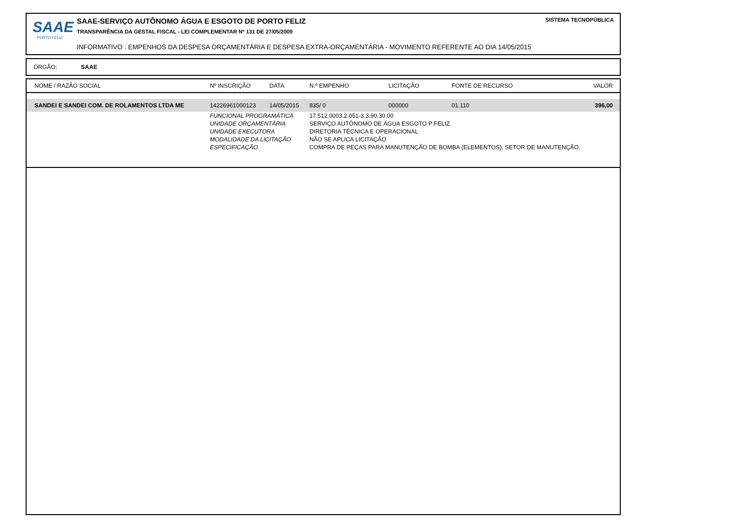SAAE
PORTO FELIZ
SAAE-SERVIÇO AUTÔNOMO ÁGUA E ESGOTO DE PORTO FELIZ
TRANSPARÊNCIA DA GESTAL FISCAL - LEI COMPLEMENTAR Nº 131 DE 27/05/2009
INFORMATIVO : EMPENHOS DA DESPESA ORÇAMENTÁRIA E DESPESA EXTRA-ORÇAMENTÁRIA - MOVIMENTO REFERENTE AO DIA 14/05/2015
SISTEMA TECNOPÚBLICA
ÓRGÃO: SAAE
| NOME / RAZÃO SOCIAL | Nº INSCRIÇÃO | DATA | N.º EMPENHO | LICITAÇÃO | FONTE DE RECURSO | VALOR |
| --- | --- | --- | --- | --- | --- | --- |
| SANDEI E SANDEI COM. DE ROLAMENTOS LTDA ME | 14226961000123 | 14/05/2015 | 835/ 0 | 000000 | 01.110 | 396,00 |
| | FUNCIONAL PROGRAMÁTICA | | 17.512.0003.2.051-3.3.90.30.00 | | | |
| | UNIDADE ORÇAMENTÁRIA | | SERVIÇO AUTÔNOMO DE ÁGUA ESGOTO P FELIZ | | | |
| | UNIDADE EXECUTORA | | DIRETORIA TÉCNICA E OPERACIONAL | | | |
| | MODALIDADE DA LICITAÇÃO | | NÃO SE APLICA LICITAÇÃO | | | |
| | ESPECIFICAÇÃO | | COMPRA DE PEÇAS PARA MANUTENÇÃO DE BOMBA (ELEMENTOS), SETOR DE MANUTENÇÃO. | | | |